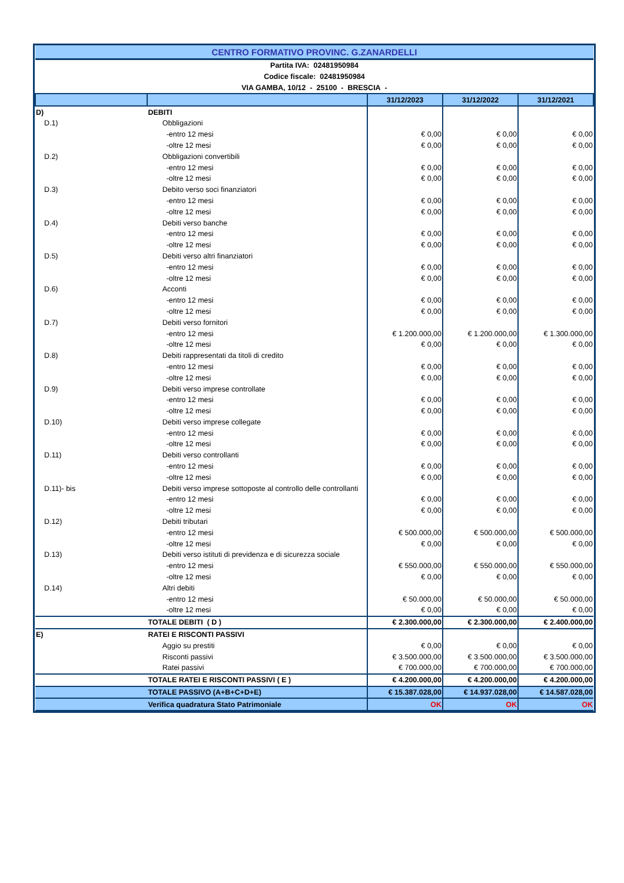| CENTRO FORMATIVO PROVINC. G.ZANARDELLI | | | | |
| Partita IVA: 02481950984 | | | | |
| Codice fiscale: 02481950984 | | | | |
| VIA GAMBA, 10/12 - 25100 - BRESCIA - | | | | |
| | | 31/12/2023 | 31/12/2022 | 31/12/2021 |
| D) | DEBITI | | | |
| D.1) | Obbligazioni | | | |
| | -entro 12 mesi | € 0,00 | € 0,00 | € 0,00 |
| | -oltre 12 mesi | € 0,00 | € 0,00 | € 0,00 |
| D.2) | Obbligazioni convertibili | | | |
| | -entro 12 mesi | € 0,00 | € 0,00 | € 0,00 |
| | -oltre 12 mesi | € 0,00 | € 0,00 | € 0,00 |
| D.3) | Debito verso soci finanziatori | | | |
| | -entro 12 mesi | € 0,00 | € 0,00 | € 0,00 |
| | -oltre 12 mesi | € 0,00 | € 0,00 | € 0,00 |
| D.4) | Debiti verso banche | | | |
| | -entro 12 mesi | € 0,00 | € 0,00 | € 0,00 |
| | -oltre 12 mesi | € 0,00 | € 0,00 | € 0,00 |
| D.5) | Debiti verso altri finanziatori | | | |
| | -entro 12 mesi | € 0,00 | € 0,00 | € 0,00 |
| | -oltre 12 mesi | € 0,00 | € 0,00 | € 0,00 |
| D.6) | Acconti | | | |
| | -entro 12 mesi | € 0,00 | € 0,00 | € 0,00 |
| | -oltre 12 mesi | € 0,00 | € 0,00 | € 0,00 |
| D.7) | Debiti verso fornitori | | | |
| | -entro 12 mesi | € 1.200.000,00 | € 1.200.000,00 | € 1.300.000,00 |
| | -oltre 12 mesi | € 0,00 | € 0,00 | € 0,00 |
| D.8) | Debiti rappresentati da titoli di credito | | | |
| | -entro 12 mesi | € 0,00 | € 0,00 | € 0,00 |
| | -oltre 12 mesi | € 0,00 | € 0,00 | € 0,00 |
| D.9) | Debiti verso imprese controllate | | | |
| | -entro 12 mesi | € 0,00 | € 0,00 | € 0,00 |
| | -oltre 12 mesi | € 0,00 | € 0,00 | € 0,00 |
| D.10) | Debiti verso imprese collegate | | | |
| | -entro 12 mesi | € 0,00 | € 0,00 | € 0,00 |
| | -oltre 12 mesi | € 0,00 | € 0,00 | € 0,00 |
| D.11) | Debiti verso controllanti | | | |
| | -entro 12 mesi | € 0,00 | € 0,00 | € 0,00 |
| | -oltre 12 mesi | € 0,00 | € 0,00 | € 0,00 |
| D.11)- bis | Debiti verso imprese sottoposte al controllo delle controllanti | | | |
| | -entro 12 mesi | € 0,00 | € 0,00 | € 0,00 |
| | -oltre 12 mesi | € 0,00 | € 0,00 | € 0,00 |
| D.12) | Debiti tributari | | | |
| | -entro 12 mesi | € 500.000,00 | € 500.000,00 | € 500.000,00 |
| | -oltre 12 mesi | € 0,00 | € 0,00 | € 0,00 |
| D.13) | Debiti verso istituti di previdenza e di sicurezza sociale | | | |
| | -entro 12 mesi | € 550.000,00 | € 550.000,00 | € 550.000,00 |
| | -oltre 12 mesi | € 0,00 | € 0,00 | € 0,00 |
| D.14) | Altri debiti | | | |
| | -entro 12 mesi | € 50.000,00 | € 50.000,00 | € 50.000,00 |
| | -oltre 12 mesi | € 0,00 | € 0,00 | € 0,00 |
| | TOTALE DEBITI ( D ) | € 2.300.000,00 | € 2.300.000,00 | € 2.400.000,00 |
| E) | RATEI E RISCONTI PASSIVI | | | |
| | Aggio su prestiti | € 0,00 | € 0,00 | € 0,00 |
| | Risconti passivi | € 3.500.000,00 | € 3.500.000,00 | € 3.500.000,00 |
| | Ratei passivi | € 700.000,00 | € 700.000,00 | € 700.000,00 |
| | TOTALE RATEI E RISCONTI PASSIVI ( E ) | € 4.200.000,00 | € 4.200.000,00 | € 4.200.000,00 |
| | TOTALE PASSIVO (A+B+C+D+E) | € 15.387.028,00 | € 14.937.028,00 | € 14.587.028,00 |
| | Verifica quadratura Stato Patrimoniale | OK | OK | OK |